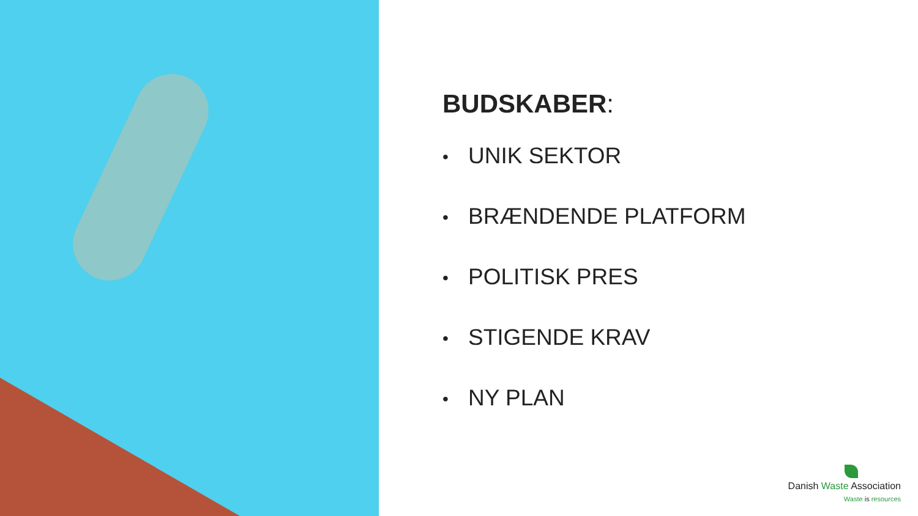BUDSKABER:
• UNIK SEKTOR
• BRÆNDENDE PLATFORM
• POLITISK PRES
• STIGENDE KRAV
• NY PLAN
Danish Waste Association
Waste is resources